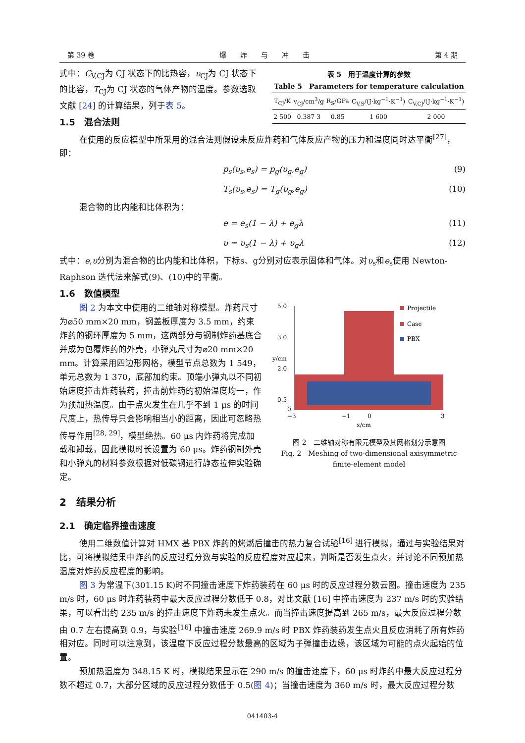第 39 卷 爆　　炸　　与　　冲　　击 第 4 期
式中：C<sub>V,CJ</sub>为 CJ 状态下的比热容，υ<sub>CJ</sub>为 CJ 状态下的比容，T<sub>CJ</sub>为 CJ 状态的气体产物的温度。参数选取文献 [24] 的计算结果，列于表 5。
1.5　混合法则
表 5　用于温度计算的参数
Table 5　Parameters for temperature calculation
| T<sub>CJ</sub>/K | v<sub>CJ</sub>/cm<sup>3</sup>/g | R<sub>S</sub>/GPa | C<sub>V,S</sub>/(J·kg<sup>−1</sup>·K<sup>−1</sup>) | C<sub>V,CJ</sub>/(J·kg<sup>−1</sup>·K<sup>−1</sup>) |
| --- | --- | --- | --- | --- |
| 2 500 | 0.387 3 | 0.85 | 1 600 | 2 000 |
在使用的反应模型中所采用的混合法则假设未反应炸药和气体反应产物的压力和温度同时达平衡<sup>[27]</sup>，即：
p<sub>s</sub>(υ<sub>s</sub>,e<sub>s</sub>) = p<sub>g</sub>(υ<sub>g</sub>,e<sub>g</sub>) (9)
T<sub>s</sub>(υ<sub>s</sub>,e<sub>s</sub>) = T<sub>g</sub>(υ<sub>g</sub>,e<sub>g</sub>) (10)
混合物的比内能和比体积为：
e = e<sub>s</sub>(1 − λ) + e<sub>g</sub>λ (11)
υ = υ<sub>s</sub>(1 − λ) + υ<sub>g</sub>λ (12)
式中：e,υ分别为混合物的比内能和比体积，下标s、g分别对应表示固体和气体。对υ<sub>s</sub>和e<sub>s</sub>使用 Newton-Raphson 迭代法来解式(9)、(10)中的平衡。
1.6　数值模型
图 2 为本文中使用的二维轴对称模型。炸药尺寸为⌀50 mm×20 mm，钢盖板厚度为 3.5 mm，约束炸药的钢环厚度为 5 mm，这两部分与钢制炸药基底合并成为包覆炸药的外壳，小弹丸尺寸为⌀20 mm×20 mm。计算采用四边形网格，模型节点总数为 1 549，单元总数为 1 370，底部加约束。顶端小弹丸以不同初始速度撞击炸药装药，撞击前炸药的初始温度均一，作为预加热温度。由于点火发生在几乎不到 1 μs 的时间尺度上，热传导只会影响相当小的距离，因此可忽略热传导作用<sup>[28, 29]</sup>，模型绝热。60 μs 内炸药将完成加载和卸载，因此模拟时长设置为 60 μs。炸药钢制外壳和小弹丸的材料参数根据对低碳钢进行静态拉伸实验确定。
5.0
3.0
2.0
0.5
0
−3
−1
0
3
x/cm
y/cm
Projectile
Case
PBX
图 2　二维轴对称有限元模型及其网格划分示意图
Fig. 2　Meshing of two-dimensional axisymmetric
finite-element model
2　结果分析
2.1　确定临界撞击速度
使用二维数值计算对 HMX 基 PBX 炸药的烤燃后撞击的热力复合试验<sup>[16]</sup> 进行模拟，通过与实验结果对比，可将模拟结果中炸药的反应过程分数与实验的反应程度对应起来，判断是否发生点火，并讨论不同预加热温度对炸药反应程度的影响。
图 3 为常温下(301.15 K)时不同撞击速度下炸药装药在 60 μs 时的反应过程分数云图。撞击速度为 235 m/s 时，60 μs 时炸药装药中最大反应过程分数低于 0.8，对比文献 [16] 中撞击速度为 237 m/s 时的实验结果，可以看出约 235 m/s 的撞击速度下炸药未发生点火。而当撞击速度提高到 265 m/s，最大反应过程分数由 0.7 左右提高到 0.9，与实验<sup>[16]</sup> 中撞击速度 269.9 m/s 时 PBX 炸药装药发生点火且反应消耗了所有炸药相对应。同时可以注意到，该温度下反应过程分数最高的区域为子弹撞击边缘，该区域为可能的点火起始的位置。
预加热温度为 348.15 K 时，模拟结果显示在 290 m/s 的撞击速度下，60 μs 时炸药中最大反应过程分数不超过 0.7，大部分区域的反应过程分数低于 0.5(图 4)；当撞击速度为 360 m/s 时，最大反应过程分数
041403-4